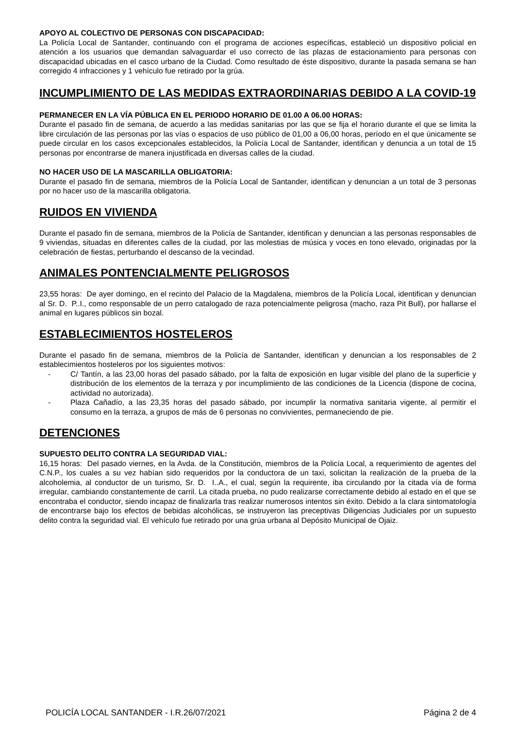APOYO AL COLECTIVO DE PERSONAS CON DISCAPACIDAD:
La Policía Local de Santander, continuando con el programa de acciones específicas, estableció un dispositivo policial en atención a los usuarios que demandan salvaguardar el uso correcto de las plazas de estacionamiento para personas con discapacidad ubicadas en el casco urbano de la Ciudad. Como resultado de éste dispositivo, durante la pasada semana se han corregido 4 infracciones y 1 vehículo fue retirado por la grúa.
INCUMPLIMIENTO DE LAS MEDIDAS EXTRAORDINARIAS DEBIDO A LA COVID-19
PERMANECER EN LA VÍA PÚBLICA EN EL PERIODO HORARIO DE 01.00 A 06.00 HORAS:
Durante el pasado fin de semana, de acuerdo a las medidas sanitarias por las que se fija el horario durante el que se limita la libre circulación de las personas por las vías o espacios de uso público de 01,00 a 06,00 horas, período en el que únicamente se puede circular en los casos excepcionales establecidos, la Policía Local de Santander, identifican y denuncia a un total de 15 personas por encontrarse de manera injustificada en diversas calles de la ciudad.
NO HACER USO DE LA MASCARILLA OBLIGATORIA:
Durante el pasado fin de semana, miembros de la Policía Local de Santander, identifican y denuncian a un total de 3 personas por no hacer uso de la mascarilla obligatoria.
RUIDOS EN VIVIENDA
Durante el pasado fin de semana, miembros de la Policía de Santander, identifican y denuncian a las personas responsables de 9 viviendas, situadas en diferentes calles de la ciudad, por las molestias de música y voces en tono elevado, originadas por la celebración de fiestas, perturbando el descanso de la vecindad.
ANIMALES PONTENCIALMENTE PELIGROSOS
23,55 horas: De ayer domingo, en el recinto del Palacio de la Magdalena, miembros de la Policía Local, identifican y denuncian al Sr. D. P..I., como responsable de un perro catalogado de raza potencialmente peligrosa (macho, raza Pit Bull), por hallarse el animal en lugares públicos sin bozal.
ESTABLECIMIENTOS HOSTELEROS
Durante el pasado fin de semana, miembros de la Policía de Santander, identifican y denuncian a los responsables de 2 establecimientos hosteleros por los siguientes motivos:
- C/ Tantín, a las 23,00 horas del pasado sábado, por la falta de exposición en lugar visible del plano de la superficie y distribución de los elementos de la terraza y por incumplimiento de las condiciones de la Licencia (dispone de cocina, actividad no autorizada).
- Plaza Cañadío, a las 23,35 horas del pasado sábado, por incumplir la normativa sanitaria vigente, al permitir el consumo en la terraza, a grupos de más de 6 personas no convivientes, permaneciendo de pie.
DETENCIONES
SUPUESTO DELITO CONTRA LA SEGURIDAD VIAL:
16,15 horas: Del pasado viernes, en la Avda. de la Constitución, miembros de la Policía Local, a requerimiento de agentes del C.N.P., los cuales a su vez habían sido requeridos por la conductora de un taxi, solicitan la realización de la prueba de la alcoholemia, al conductor de un turismo, Sr. D. I..A., el cual, según la requirente, iba circulando por la citada vía de forma irregular, cambiando constantemente de carril. La citada prueba, no pudo realizarse correctamente debido al estado en el que se encontraba el conductor, siendo incapaz de finalizarla tras realizar numerosos intentos sin éxito. Debido a la clara sintomatología de encontrarse bajo los efectos de bebidas alcohólicas, se instruyeron las preceptivas Diligencias Judiciales por un supuesto delito contra la seguridad vial. El vehículo fue retirado por una grúa urbana al Depósito Municipal de Ojaiz.
POLICÍA LOCAL SANTANDER - I.R.26/07/2021 Página 2 de 4